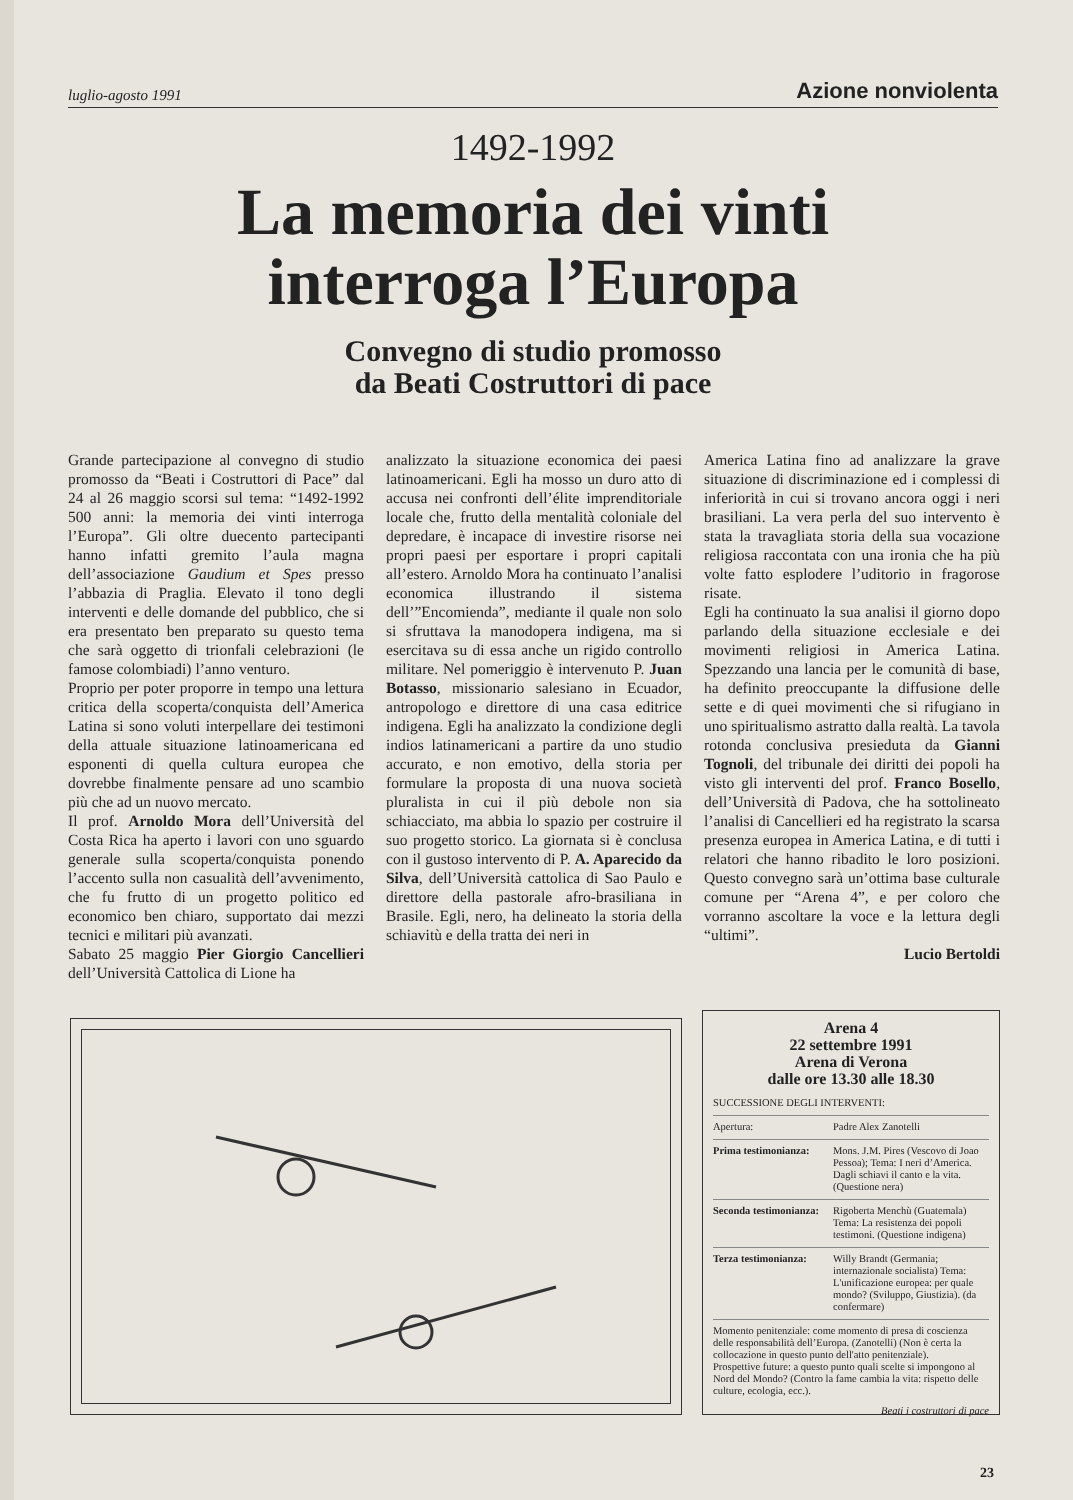luglio-agosto 1991 Azione nonviolenta
1492-1992
La memoria dei vinti
interroga l’Europa
Convegno di studio promosso
da Beati Costruttori di pace
Grande partecipazione al convegno di studio promosso da “Beati i Costruttori di Pace” dal 24 al 26 maggio scorsi sul tema: “1492-1992 500 anni: la memoria dei vinti interroga l’Europa”. Gli oltre duecento partecipanti hanno infatti gremito l’aula magna dell’associazione Gaudium et Spes presso l’abbazia di Praglia. Elevato il tono degli interventi e delle domande del pubblico, che si era presentato ben preparato su questo tema che sarà oggetto di trionfali celebrazioni (le famose colombiadi) l’anno venturo.
Proprio per poter proporre in tempo una lettura critica della scoperta/conquista dell’America Latina si sono voluti interpellare dei testimoni della attuale situazione latinoamericana ed esponenti di quella cultura europea che dovrebbe finalmente pensare ad uno scambio più che ad un nuovo mercato.
Il prof. Arnoldo Mora dell’Università del Costa Rica ha aperto i lavori con uno sguardo generale sulla scoperta/conquista ponendo l’accento sulla non casualità dell’avvenimento, che fu frutto di un progetto politico ed economico ben chiaro, supportato dai mezzi tecnici e militari più avanzati.
Sabato 25 maggio Pier Giorgio Cancellieri dell’Università Cattolica di Lione ha
analizzato la situazione economica dei paesi latinoamericani. Egli ha mosso un duro atto di accusa nei confronti dell’élite imprenditoriale locale che, frutto della mentalità coloniale del depredare, è incapace di investire risorse nei propri paesi per esportare i propri capitali all’estero. Arnoldo Mora ha continuato l’analisi economica illustrando il sistema dell’”Encomienda”, mediante il quale non solo si sfruttava la manodopera indigena, ma si esercitava su di essa anche un rigido controllo militare. Nel pomeriggio è intervenuto P. Juan Botasso, missionario salesiano in Ecuador, antropologo e direttore di una casa editrice indigena. Egli ha analizzato la condizione degli indios latinamericani a partire da uno studio accurato, e non emotivo, della storia per formulare la proposta di una nuova società pluralista in cui il più debole non sia schiacciato, ma abbia lo spazio per costruire il suo progetto storico. La giornata si è conclusa con il gustoso intervento di P. A. Aparecido da Silva, dell’Università cattolica di Sao Paulo e direttore della pastorale afro-brasiliana in Brasile. Egli, nero, ha delineato la storia della schiavitù e della tratta dei neri in
America Latina fino ad analizzare la grave situazione di discriminazione ed i complessi di inferiorità in cui si trovano ancora oggi i neri brasiliani. La vera perla del suo intervento è stata la travagliata storia della sua vocazione religiosa raccontata con una ironia che ha più volte fatto esplodere l’uditorio in fragorose risate.
Egli ha continuato la sua analisi il giorno dopo parlando della situazione ecclesiale e dei movimenti religiosi in America Latina. Spezzando una lancia per le comunità di base, ha definito preoccupante la diffusione delle sette e di quei movimenti che si rifugiano in uno spiritualismo astratto dalla realtà. La tavola rotonda conclusiva presieduta da Gianni Tognoli, del tribunale dei diritti dei popoli ha visto gli interventi del prof. Franco Bosello, dell’Università di Padova, che ha sottolineato l’analisi di Cancellieri ed ha registrato la scarsa presenza europea in America Latina, e di tutti i relatori che hanno ribadito le loro posizioni. Questo convegno sarà un’ottima base culturale comune per “Arena 4”, e per coloro che vorranno ascoltare la voce e la lettura degli “ultimi”.
Lucio Bertoldi
Arena 4
22 settembre 1991
Arena di Verona
dalle ore 13.30 alle 18.30
SUCCESSIONE DEGLI INTERVENTI:
Apertura: Padre Alex Zanotelli
Prima testimonianza: Mons. J.M. Pires (Vescovo di Joao Pessoa); Tema: I neri d’America. Dagli schiavi il canto e la vita. (Questione nera)
Seconda testimonianza: Rigoberta Menchù (Guatemala) Tema: La resistenza dei popoli testimoni. (Questione indigena)
Terza testimonianza: Willy Brandt (Germania; internazionale socialista) Tema: L'unificazione europea: per quale mondo? (Sviluppo, Giustizia). (da confermare)
Momento penitenziale: come momento di presa di coscienza delle responsabilità dell’Europa. (Zanotelli) (Non è certa la collocazione in questo punto dell'atto penitenziale).
Prospettive future: a questo punto quali scelte si impongono al Nord del Mondo? (Contro la fame cambia la vita: rispetto delle culture, ecologia, ecc.).
Beati i costruttori di pace
23